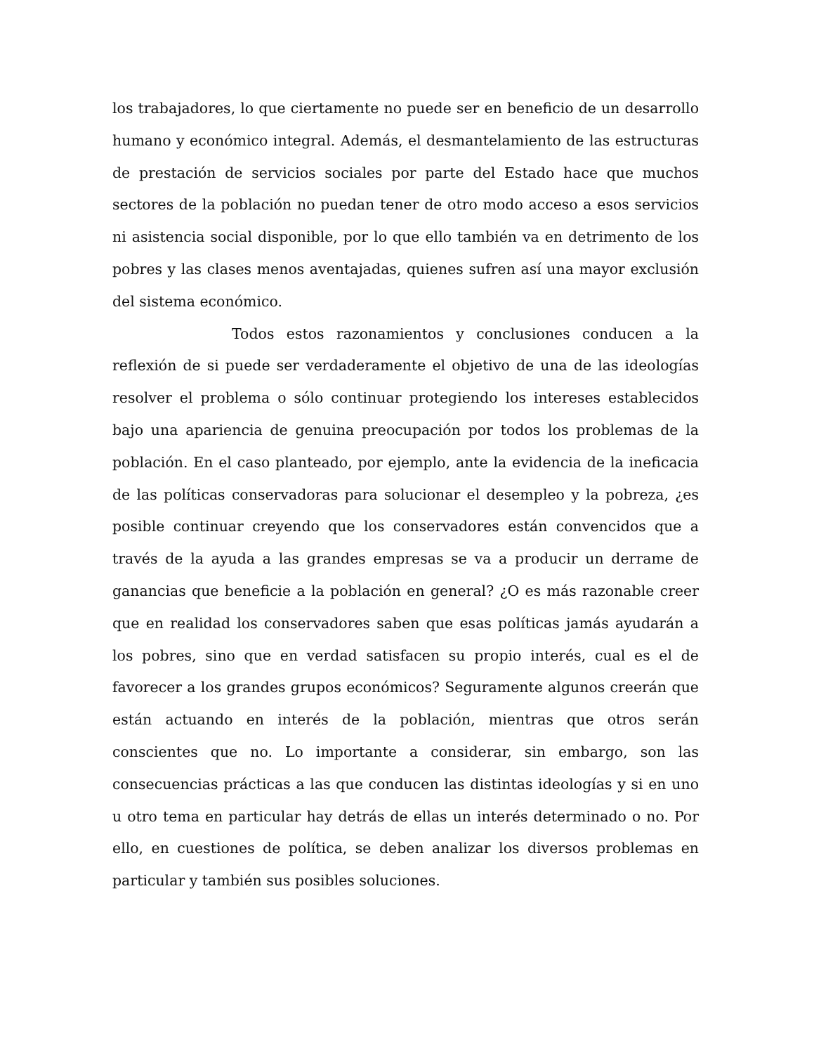los trabajadores, lo que ciertamente no puede ser en beneficio de un desarrollo humano y económico integral. Además, el desmantelamiento de las estructuras de prestación de servicios sociales por parte del Estado hace que muchos sectores de la población no puedan tener de otro modo acceso a esos servicios ni asistencia social disponible, por lo que ello también va en detrimento de los pobres y las clases menos aventajadas, quienes sufren así una mayor exclusión del sistema económico.
Todos estos razonamientos y conclusiones conducen a la reflexión de si puede ser verdaderamente el objetivo de una de las ideologías resolver el problema o sólo continuar protegiendo los intereses establecidos bajo una apariencia de genuina preocupación por todos los problemas de la población. En el caso planteado, por ejemplo, ante la evidencia de la ineficacia de las políticas conservadoras para solucionar el desempleo y la pobreza, ¿es posible continuar creyendo que los conservadores están convencidos que a través de la ayuda a las grandes empresas se va a producir un derrame de ganancias que beneficie a la población en general? ¿O es más razonable creer que en realidad los conservadores saben que esas políticas jamás ayudarán a los pobres, sino que en verdad satisfacen su propio interés, cual es el de favorecer a los grandes grupos económicos? Seguramente algunos creerán que están actuando en interés de la población, mientras que otros serán conscientes que no. Lo importante a considerar, sin embargo, son las consecuencias prácticas a las que conducen las distintas ideologías y si en uno u otro tema en particular hay detrás de ellas un interés determinado o no. Por ello, en cuestiones de política, se deben analizar los diversos problemas en particular y también sus posibles soluciones.